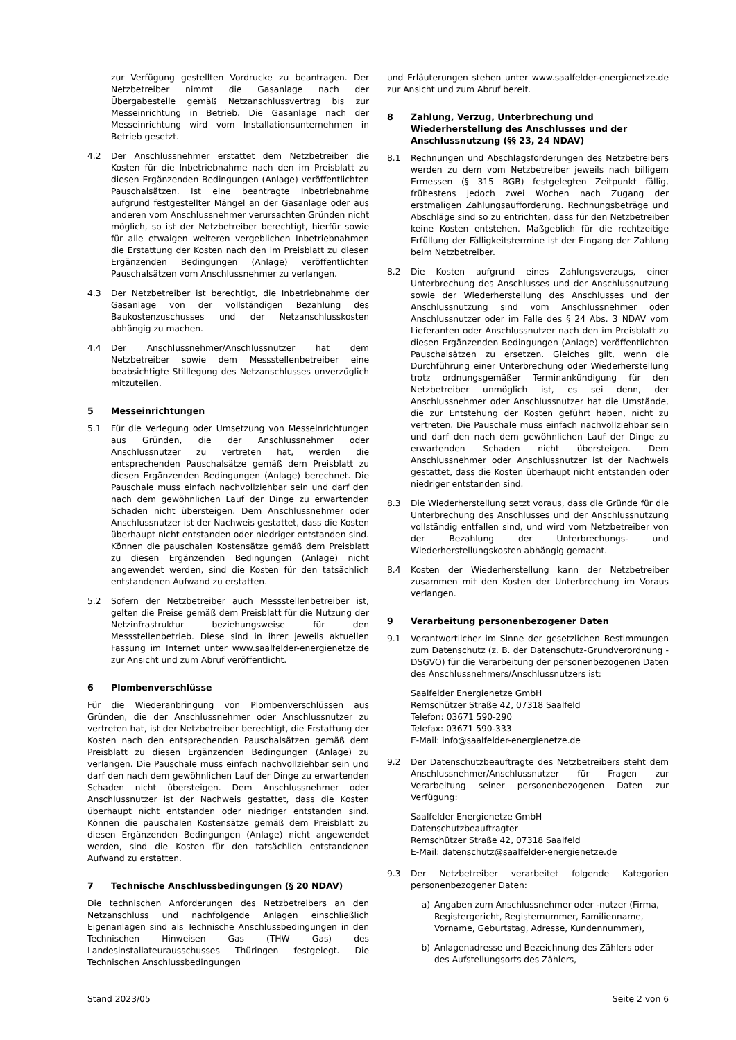zur Verfügung gestellten Vordrucke zu beantragen. Der Netzbetreiber nimmt die Gasanlage nach der Übergabestelle gemäß Netzanschlussvertrag bis zur Messeinrichtung in Betrieb. Die Gasanlage nach der Messeinrichtung wird vom Installationsunternehmen in Betrieb gesetzt.
4.2 Der Anschlussnehmer erstattet dem Netzbetreiber die Kosten für die Inbetriebnahme nach den im Preisblatt zu diesen Ergänzenden Bedingungen (Anlage) veröffentlichten Pauschalsätzen. Ist eine beantragte Inbetriebnahme aufgrund festgestellter Mängel an der Gasanlage oder aus anderen vom Anschlussnehmer verursachten Gründen nicht möglich, so ist der Netzbetreiber berechtigt, hierfür sowie für alle etwaigen weiteren vergeblichen Inbetriebnahmen die Erstattung der Kosten nach den im Preisblatt zu diesen Ergänzenden Bedingungen (Anlage) veröffentlichten Pauschalsätzen vom Anschlussnehmer zu verlangen.
4.3 Der Netzbetreiber ist berechtigt, die Inbetriebnahme der Gasanlage von der vollständigen Bezahlung des Baukostenzuschusses und der Netzanschlusskosten abhängig zu machen.
4.4 Der Anschlussnehmer/Anschlussnutzer hat dem Netzbetreiber sowie dem Messstellenbetreiber eine beabsichtigte Stilllegung des Netzanschlusses unverzüglich mitzuteilen.
5 Messeinrichtungen
5.1 Für die Verlegung oder Umsetzung von Messeinrichtungen aus Gründen, die der Anschlussnehmer oder Anschlussnutzer zu vertreten hat, werden die entsprechenden Pauschalsätze gemäß dem Preisblatt zu diesen Ergänzenden Bedingungen (Anlage) berechnet. Die Pauschale muss einfach nachvollziehbar sein und darf den nach dem gewöhnlichen Lauf der Dinge zu erwartenden Schaden nicht übersteigen. Dem Anschlussnehmer oder Anschlussnutzer ist der Nachweis gestattet, dass die Kosten überhaupt nicht entstanden oder niedriger entstanden sind. Können die pauschalen Kostensätze gemäß dem Preisblatt zu diesen Ergänzenden Bedingungen (Anlage) nicht angewendet werden, sind die Kosten für den tatsächlich entstandenen Aufwand zu erstatten.
5.2 Sofern der Netzbetreiber auch Messstellenbetreiber ist, gelten die Preise gemäß dem Preisblatt für die Nutzung der Netzinfrastruktur beziehungsweise für den Messstellenbetrieb. Diese sind in ihrer jeweils aktuellen Fassung im Internet unter www.saalfelder-energienetze.de zur Ansicht und zum Abruf veröffentlicht.
6 Plombenverschlüsse
Für die Wiederanbringung von Plombenverschlüssen aus Gründen, die der Anschlussnehmer oder Anschlussnutzer zu vertreten hat, ist der Netzbetreiber berechtigt, die Erstattung der Kosten nach den entsprechenden Pauschalsätzen gemäß dem Preisblatt zu diesen Ergänzenden Bedingungen (Anlage) zu verlangen. Die Pauschale muss einfach nachvollziehbar sein und darf den nach dem gewöhnlichen Lauf der Dinge zu erwartenden Schaden nicht übersteigen. Dem Anschlussnehmer oder Anschlussnutzer ist der Nachweis gestattet, dass die Kosten überhaupt nicht entstanden oder niedriger entstanden sind. Können die pauschalen Kostensätze gemäß dem Preisblatt zu diesen Ergänzenden Bedingungen (Anlage) nicht angewendet werden, sind die Kosten für den tatsächlich entstandenen Aufwand zu erstatten.
7 Technische Anschlussbedingungen (§ 20 NDAV)
Die technischen Anforderungen des Netzbetreibers an den Netzanschluss und nachfolgende Anlagen einschließlich Eigenanlagen sind als Technische Anschlussbedingungen in den Technischen Hinweisen Gas (THW Gas) des Landesinstallateurausschusses Thüringen festgelegt. Die Technischen Anschlussbedingungen
und Erläuterungen stehen unter www.saalfelder-energienetze.de zur Ansicht und zum Abruf bereit.
8 Zahlung, Verzug, Unterbrechung und Wiederherstellung des Anschlusses und der Anschlussnutzung (§§ 23, 24 NDAV)
8.1 Rechnungen und Abschlagsforderungen des Netzbetreibers werden zu dem vom Netzbetreiber jeweils nach billigem Ermessen (§ 315 BGB) festgelegten Zeitpunkt fällig, frühestens jedoch zwei Wochen nach Zugang der erstmaligen Zahlungsaufforderung. Rechnungsbeträge und Abschläge sind so zu entrichten, dass für den Netzbetreiber keine Kosten entstehen. Maßgeblich für die rechtzeitige Erfüllung der Fälligkeitstermine ist der Eingang der Zahlung beim Netzbetreiber.
8.2 Die Kosten aufgrund eines Zahlungsverzugs, einer Unterbrechung des Anschlusses und der Anschlussnutzung sowie der Wiederherstellung des Anschlusses und der Anschlussnutzung sind vom Anschlussnehmer oder Anschlussnutzer oder im Falle des § 24 Abs. 3 NDAV vom Lieferanten oder Anschlussnutzer nach den im Preisblatt zu diesen Ergänzenden Bedingungen (Anlage) veröffentlichten Pauschalsätzen zu ersetzen. Gleiches gilt, wenn die Durchführung einer Unterbrechung oder Wiederherstellung trotz ordnungsgemäßer Terminankündigung für den Netzbetreiber unmöglich ist, es sei denn, der Anschlussnehmer oder Anschlussnutzer hat die Umstände, die zur Entstehung der Kosten geführt haben, nicht zu vertreten. Die Pauschale muss einfach nachvollziehbar sein und darf den nach dem gewöhnlichen Lauf der Dinge zu erwartenden Schaden nicht übersteigen. Dem Anschlussnehmer oder Anschlussnutzer ist der Nachweis gestattet, dass die Kosten überhaupt nicht entstanden oder niedriger entstanden sind.
8.3 Die Wiederherstellung setzt voraus, dass die Gründe für die Unterbrechung des Anschlusses und der Anschlussnutzung vollständig entfallen sind, und wird vom Netzbetreiber von der Bezahlung der Unterbrechungs- und Wiederherstellungskosten abhängig gemacht.
8.4 Kosten der Wiederherstellung kann der Netzbetreiber zusammen mit den Kosten der Unterbrechung im Voraus verlangen.
9 Verarbeitung personenbezogener Daten
9.1 Verantwortlicher im Sinne der gesetzlichen Bestimmungen zum Datenschutz (z. B. der Datenschutz-Grundverordnung - DSGVO) für die Verarbeitung der personenbezogenen Daten des Anschlussnehmers/Anschlussnutzers ist:
Saalfelder Energienetze GmbH
Remschützer Straße 42, 07318 Saalfeld
Telefon: 03671 590-290
Telefax: 03671 590-333
E-Mail: info@saalfelder-energienetze.de
9.2 Der Datenschutzbeauftragte des Netzbetreibers steht dem Anschlussnehmer/Anschlussnutzer für Fragen zur Verarbeitung seiner personenbezogenen Daten zur Verfügung:
Saalfelder Energienetze GmbH
Datenschutzbeauftragter
Remschützer Straße 42, 07318 Saalfeld
E-Mail: datenschutz@saalfelder-energienetze.de
9.3 Der Netzbetreiber verarbeitet folgende Kategorien personenbezogener Daten:
a) Angaben zum Anschlussnehmer oder -nutzer (Firma, Registergericht, Registernummer, Familienname, Vorname, Geburtstag, Adresse, Kundennummer),
b) Anlagenadresse und Bezeichnung des Zählers oder des Aufstellungsorts des Zählers,
Stand 2023/05 Seite 2 von 6